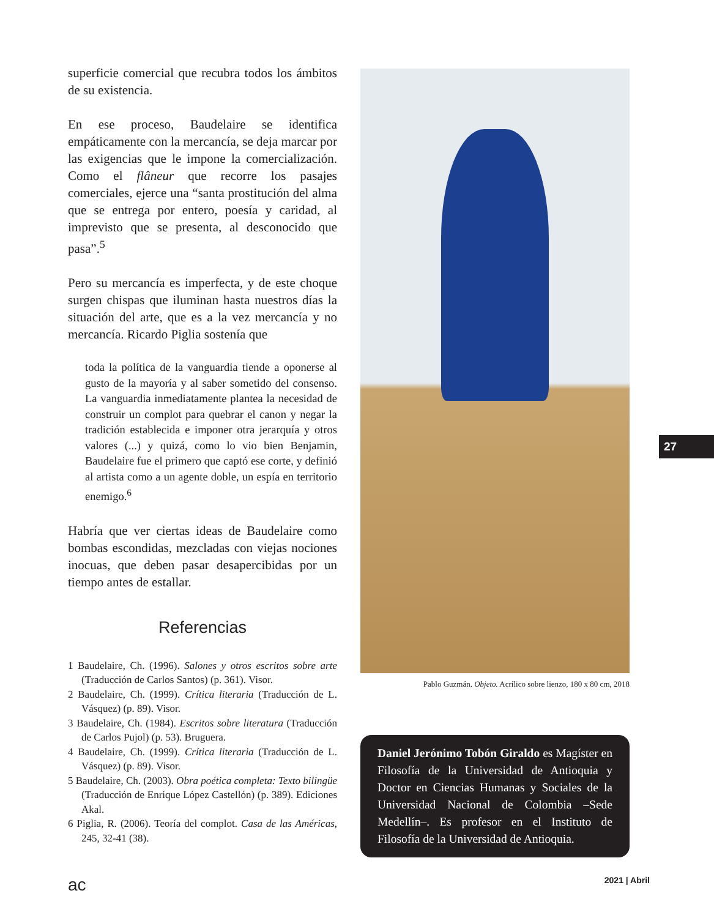superficie comercial que recubra todos los ámbitos de su existencia.
En ese proceso, Baudelaire se identifica empáticamente con la mercancía, se deja marcar por las exigencias que le impone la comercialización. Como el flâneur que recorre los pasajes comerciales, ejerce una “santa prostitución del alma que se entrega por entero, poesía y caridad, al imprevisto que se presenta, al desconocido que pasa”.<sup>5</sup>
Pero su mercancía es imperfecta, y de este choque surgen chispas que iluminan hasta nuestros días la situación del arte, que es a la vez mercancía y no mercancía. Ricardo Piglia sostenía que
toda la política de la vanguardia tiende a oponerse al gusto de la mayoría y al saber sometido del consenso. La vanguardia inmediatamente plantea la necesidad de construir un complot para quebrar el canon y negar la tradición establecida e imponer otra jerarquía y otros valores (...) y quizá, como lo vio bien Benjamin, Baudelaire fue el primero que captó ese corte, y definió al artista como a un agente doble, un espía en territorio enemigo.<sup>6</sup>
Habría que ver ciertas ideas de Baudelaire como bombas escondidas, mezcladas con viejas nociones inocuas, que deben pasar desapercibidas por un tiempo antes de estallar.
Referencias
1 Baudelaire, Ch. (1996). Salones y otros escritos sobre arte (Traducción de Carlos Santos) (p. 361). Visor.
2 Baudelaire, Ch. (1999). Crítica literaria (Traducción de L. Vásquez) (p. 89). Visor.
3 Baudelaire, Ch. (1984). Escritos sobre literatura (Traducción de Carlos Pujol) (p. 53). Bruguera.
4 Baudelaire, Ch. (1999). Crítica literaria (Traducción de L. Vásquez) (p. 89). Visor.
5 Baudelaire, Ch. (2003). Obra poética completa: Texto bilingüe (Traducción de Enrique López Castellón) (p. 389). Ediciones Akal.
6 Piglia, R. (2006). Teoría del complot. Casa de las Américas, 245, 32-41 (38).
Pablo Guzmán. Objeto. Acrílico sobre lienzo, 180 x 80 cm, 2018
Daniel Jerónimo Tobón Giraldo es Magíster en Filosofía de la Universidad de Antioquia y Doctor en Ciencias Humanas y Sociales de la Universidad Nacional de Colombia –Sede Medellín–. Es profesor en el Instituto de Filosofía de la Universidad de Antioquia.
27
ac 2021 | Abril